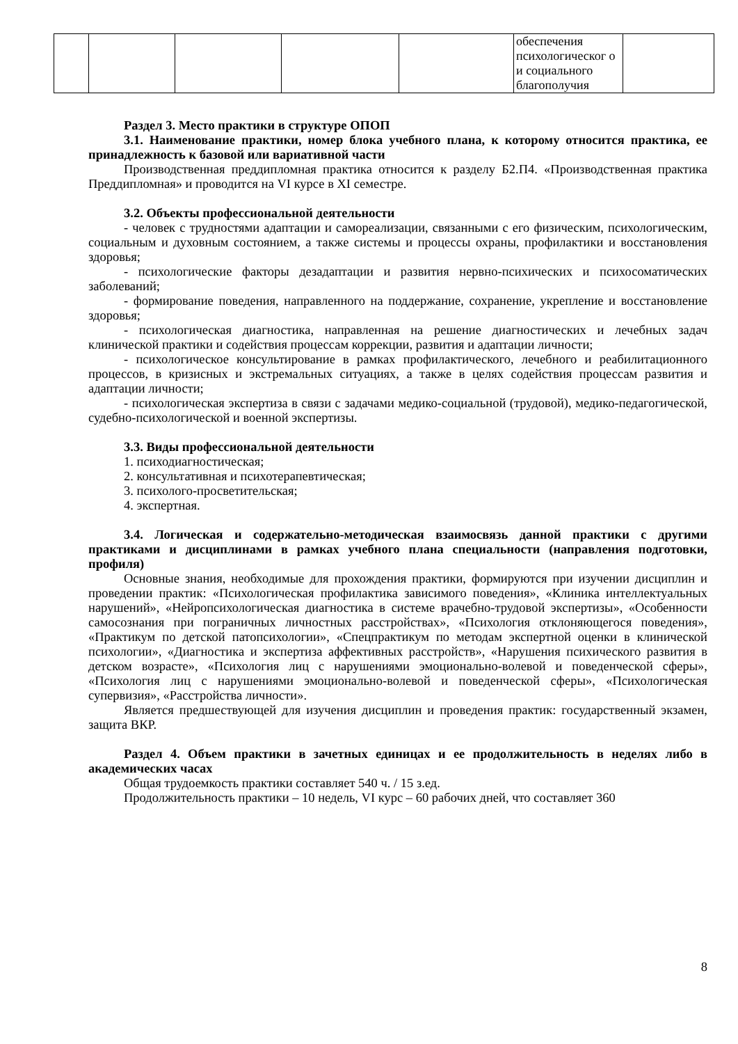| | | | | | обеспечения психологическог о и социального благополучия | |
Раздел 3. Место практики в структуре ОПОП
3.1. Наименование практики, номер блока учебного плана, к которому относится практика, ее принадлежность к базовой или вариативной части
Производственная преддипломная практика относится к разделу Б2.П4. «Производственная практика Преддипломная» и проводится на VI курсе в XI семестре.
3.2. Объекты профессиональной деятельности
- человек с трудностями адаптации и самореализации, связанными с его физическим, психологическим, социальным и духовным состоянием, а также системы и процессы охраны, профилактики и восстановления здоровья;
- психологические факторы дезадаптации и развития нервно-психических и психосоматических заболеваний;
- формирование поведения, направленного на поддержание, сохранение, укрепление и восстановление здоровья;
- психологическая диагностика, направленная на решение диагностических и лечебных задач клинической практики и содействия процессам коррекции, развития и адаптации личности;
- психологическое консультирование в рамках профилактического, лечебного и реабилитационного процессов, в кризисных и экстремальных ситуациях, а также в целях содействия процессам развития и адаптации личности;
- психологическая экспертиза в связи с задачами медико-социальной (трудовой), медико-педагогической, судебно-психологической и военной экспертизы.
3.3. Виды профессиональной деятельности
1. психодиагностическая;
2. консультативная и психотерапевтическая;
3. психолого-просветительская;
4. экспертная.
3.4. Логическая и содержательно-методическая взаимосвязь данной практики с другими практиками и дисциплинами в рамках учебного плана специальности (направления подготовки, профиля)
Основные знания, необходимые для прохождения практики, формируются при изучении дисциплин и проведении практик: «Психологическая профилактика зависимого поведения», «Клиника интеллектуальных нарушений», «Нейропсихологическая диагностика в системе врачебно-трудовой экспертизы», «Особенности самосознания при пограничных личностных расстройствах», «Психология отклоняющегося поведения», «Практикум по детской патопсихологии», «Спецпрактикум по методам экспертной оценки в клинической психологии», «Диагностика и экспертиза аффективных расстройств», «Нарушения психического развития в детском возрасте», «Психология лиц с нарушениями эмоционально-волевой и поведенческой сферы», «Психология лиц с нарушениями эмоционально-волевой и поведенческой сферы», «Психологическая супервизия», «Расстройства личности».
Является предшествующей для изучения дисциплин и проведения практик: государственный экзамен, защита ВКР.
Раздел 4. Объем практики в зачетных единицах и ее продолжительность в неделях либо в академических часах
Общая трудоемкость практики составляет 540 ч. / 15 з.ед.
Продолжительность практики – 10 недель, VI курс – 60 рабочих дней, что составляет 360
8